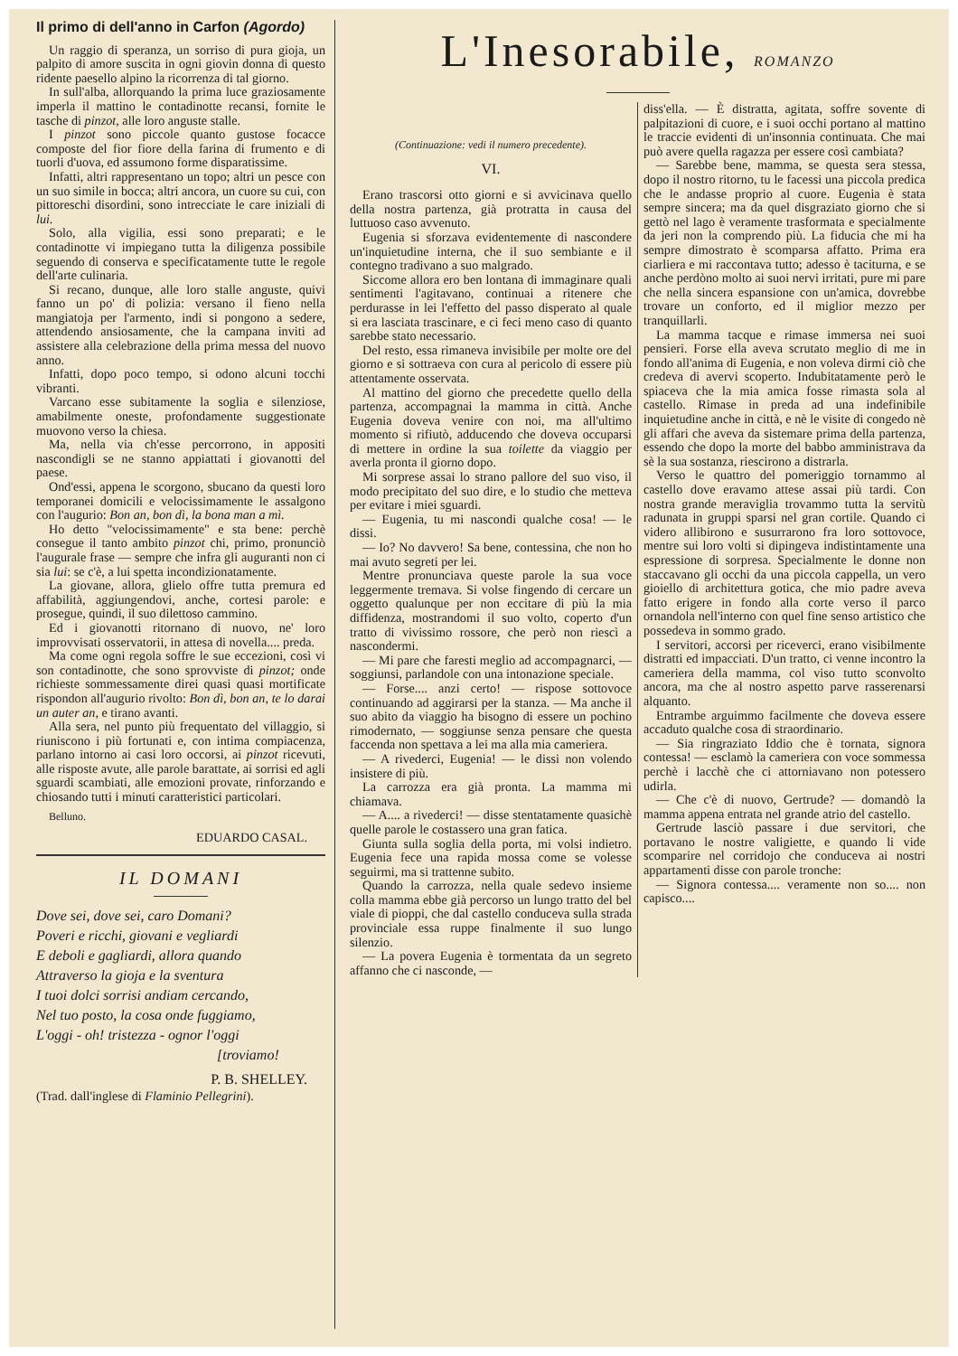Il primo di dell'anno in Carfon (Agordo)
Un raggio di speranza, un sorriso di pura gioja, un palpito di amore suscita in ogni giovin donna di questo ridente paesello alpino la ricorrenza di tal giorno.
In sull'alba, allorquando la prima luce graziosamente imperla il mattino le contadinotte recansi, fornite le tasche di pinzot, alle loro anguste stalle.
I pinzot sono piccole quanto gustose focacce composte del fior fiore della farina di frumento e di tuorli d'uova, ed assumono forme disparatissime.
Infatti, altri rappresentano un topo; altri un pesce con un suo simile in bocca; altri ancora, un cuore su cui, con pittoreschi disordini, sono intrecciate le care iniziali di lui.
Solo, alla vigilia, essi sono preparati; e le contadinotte vi impiegano tutta la diligenza possibile seguendo di conserva e specificatamente tutte le regole dell'arte culinaria.
Si recano, dunque, alle loro stalle anguste, quivi fanno un po' di polizia: versano il fieno nella mangiatoja per l'armento, indi si pongono a sedere, attendendo ansiosamente, che la campana inviti ad assistere alla celebrazione della prima messa del nuovo anno.
Infatti, dopo poco tempo, si odono alcuni tocchi vibranti.
Varcano esse subitamente la soglia e silenziose, amabilmente oneste, profondamente suggestionate muovono verso la chiesa.
Ma, nella via ch'esse percorrono, in appositi nascondigli se ne stanno appiattati i giovanotti del paese.
Ond'essi, appena le scorgono, sbucano da questi loro temporanei domicili e velocissimamente le assalgono con l'augurio: Bon an, bon dì, la bona man a mì.
Ho detto "velocissimamente" e sta bene: perchè consegue il tanto ambito pinzot chi, primo, pronunciò l'augurale frase — sempre che infra gli auguranti non ci sia lui: se c'è, a lui spetta incondizionatamente.
La giovane, allora, glielo offre tutta premura ed affabilità, aggiungendovi, anche, cortesi parole: e prosegue, quindi, il suo dilettoso cammino.
Ed i giovanotti ritornano di nuovo, ne' loro improvvisati osservatorii, in attesa di novella.... preda.
Ma come ogni regola soffre le sue eccezioni, così vi son contadinotte, che sono sprovviste di pinzot; onde richieste sommessamente direi quasi quasi mortificate rispondon all'augurio rivolto: Bon dì, bon an, te lo darai un auter an, e tirano avanti.
Alla sera, nel punto più frequentato del villaggio, si riuniscono i più fortunati e, con intima compiacenza, parlano intorno ai casi loro occorsi, ai pinzot ricevuti, alle risposte avute, alle parole barattate, ai sorrisi ed agli sguardi scambiati, alle emozioni provate, rinforzando e chiosando tutti i minuti caratteristici particolari.
Belluno.
EDUARDO CASAL.
IL DOMANI
Dove sei, dove sei, caro Domani?
Poveri e ricchi, giovani e vegliardi
E deboli e gagliardi, allora quando
Attraverso la gioja e la sventura
I tuoi dolci sorrisi andiam cercando,
Nel tuo posto, la cosa onde fuggiamo,
L'oggi - oh! tristezza - ognor l'oggi
[troviamo!
P. B. SHELLEY.
(Trad. dall'inglese di Flaminio Pellegrini).
L'Inesorabile, ROMANZO
(Continuazione: vedi il numero precedente).
VI.
Erano trascorsi otto giorni e si avvicinava quello della nostra partenza, già protratta in causa del luttuoso caso avvenuto.
Eugenia si sforzava evidentemente di nascondere un'inquietudine interna, che il suo sembiante e il contegno tradivano a suo malgrado.
Siccome allora ero ben lontana di immaginare quali sentimenti l'agitavano, continuai a ritenere che perdurasse in lei l'effetto del passo disperato al quale si era lasciata trascinare, e ci feci meno caso di quanto sarebbe stato necessario.
Del resto, essa rimaneva invisibile per molte ore del giorno e si sottraeva con cura al pericolo di essere più attentamente osservata.
Al mattino del giorno che precedette quello della partenza, accompagnai la mamma in città. Anche Eugenia doveva venire con noi, ma all'ultimo momento si rifiutò, adducendo che doveva occuparsi di mettere in ordine la sua toilette da viaggio per averla pronta il giorno dopo.
Mi sorprese assai lo strano pallore del suo viso, il modo precipitato del suo dire, e lo studio che metteva per evitare i miei sguardi.
— Eugenia, tu mi nascondi qualche cosa! — le dissi.
— Io? No davvero! Sa bene, contessina, che non ho mai avuto segreti per lei.
Mentre pronunciava queste parole la sua voce leggermente tremava. Si volse fingendo di cercare un oggetto qualunque per non eccitare di più la mia diffidenza, mostrandomi il suo volto, coperto d'un tratto di vivissimo rossore, che però non riescì a nascondermi.
— Mi pare che faresti meglio ad accompagnarci, — soggiunsi, parlandole con una intonazione speciale.
— Forse.... anzi certo! — rispose sottovoce continuando ad aggirarsi per la stanza. — Ma anche il suo abito da viaggio ha bisogno di essere un pochino rimodernato, — soggiunse senza pensare che questa faccenda non spettava a lei ma alla mia cameriera.
— A rivederci, Eugenia! — le dissi non volendo insistere di più.
La carrozza era già pronta. La mamma mi chiamava.
— A.... a rivederci! — disse stentatamente quasichè quelle parole le costassero una gran fatica.
Giunta sulla soglia della porta, mi volsi indietro. Eugenia fece una rapida mossa come se volesse seguirmi, ma si trattenne subito.
Quando la carrozza, nella quale sedevo insieme colla mamma ebbe già percorso un lungo tratto del bel viale di pioppi, che dal castello conduceva sulla strada provinciale essa ruppe finalmente il suo lungo silenzio.
— La povera Eugenia è tormentata da un segreto affanno che ci nasconde, —
diss'ella. — È distratta, agitata, soffre sovente di palpitazioni di cuore, e i suoi occhi portano al mattino le traccie evidenti di un'insonnia continuata. Che mai può avere quella ragazza per essere così cambiata?
— Sarebbe bene, mamma, se questa sera stessa, dopo il nostro ritorno, tu le facessi una piccola predica che le andasse proprio al cuore. Eugenia è stata sempre sincera; ma da quel disgraziato giorno che si gettò nel lago è veramente trasformata e specialmente da jeri non la comprendo più. La fiducia che mi ha sempre dimostrato è scomparsa affatto. Prima era ciarliera e mi raccontava tutto; adesso è taciturna, e se anche perdòno molto ai suoi nervi irritati, pure mi pare che nella sincera espansione con un'amica, dovrebbe trovare un conforto, ed il miglior mezzo per tranquillarli.
La mamma tacque e rimase immersa nei suoi pensieri. Forse ella aveva scrutato meglio di me in fondo all'anima di Eugenia, e non voleva dirmi ciò che credeva di avervi scoperto. Indubitatamente però le spiaceva che la mia amica fosse rimasta sola al castello. Rimase in preda ad una indefinibile inquietudine anche in città, e nè le visite di congedo nè gli affari che aveva da sistemare prima della partenza, essendo che dopo la morte del babbo amministrava da sè la sua sostanza, riescirono a distrarla.
Verso le quattro del pomeriggio tornammo al castello dove eravamo attese assai più tardi. Con nostra grande meraviglia trovammo tutta la servitù radunata in gruppi sparsi nel gran cortile. Quando ci videro allibirono e susurrarono fra loro sottovoce, mentre sui loro volti si dipingeva indistintamente una espressione di sorpresa. Specialmente le donne non staccavano gli occhi da una piccola cappella, un vero gioiello di architettura gotica, che mio padre aveva fatto erigere in fondo alla corte verso il parco ornandola nell'interno con quel fine senso artistico che possedeva in sommo grado.
I servitori, accorsi per riceverci, erano visibilmente distratti ed impacciati. D'un tratto, ci venne incontro la cameriera della mamma, col viso tutto sconvolto ancora, ma che al nostro aspetto parve rasserenarsi alquanto.
Entrambe arguimmo facilmente che doveva essere accaduto qualche cosa di straordinario.
— Sia ringraziato Iddio che è tornata, signora contessa! — esclamò la cameriera con voce sommessa perchè i lacchè che ci attorniavano non potessero udirla.
— Che c'è di nuovo, Gertrude? — domandò la mamma appena entrata nel grande atrio del castello.
Gertrude lasciò passare i due servitori, che portavano le nostre valigiette, e quando li vide scomparire nel corridojo che conduceva ai nostri appartamenti disse con parole tronche:
— Signora contessa.... veramente non so.... non capisco....